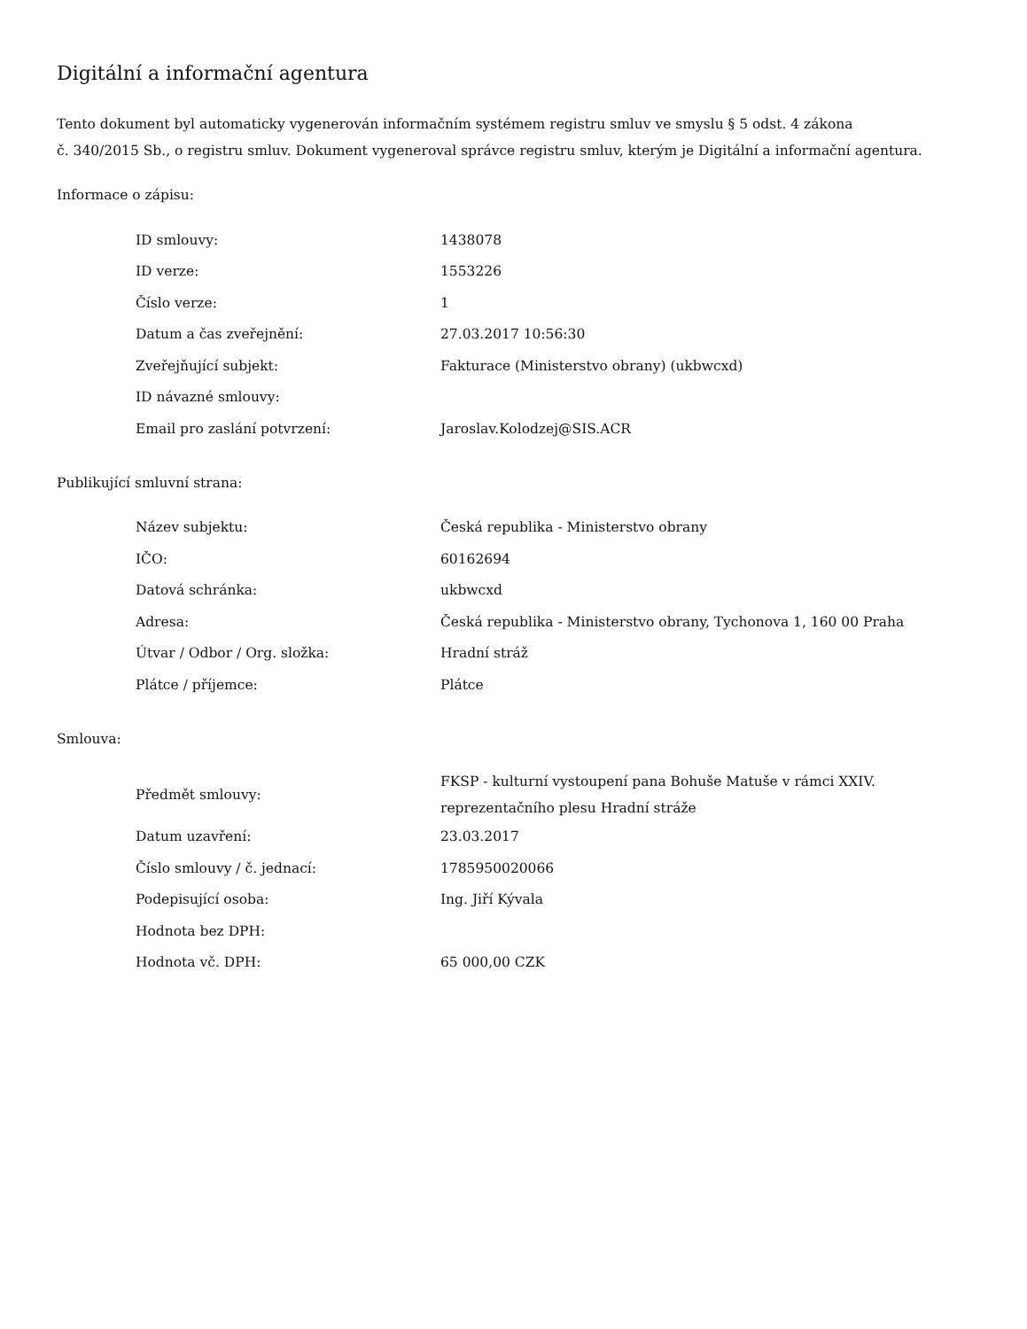Digitální a informační agentura
Tento dokument byl automaticky vygenerován informačním systémem registru smluv ve smyslu § 5 odst. 4 zákona
č. 340/2015 Sb., o registru smluv. Dokument vygeneroval správce registru smluv, kterým je Digitální a informační agentura.
Informace o zápisu:
| ID smlouvy: | 1438078 |
| ID verze: | 1553226 |
| Číslo verze: | 1 |
| Datum a čas zveřejnění: | 27.03.2017 10:56:30 |
| Zveřejňující subjekt: | Fakturace (Ministerstvo obrany) (ukbwcxd) |
| ID návazné smlouvy: | |
| Email pro zaslání potvrzení: | Jaroslav.Kolodzej@SIS.ACR |
Publikující smluvní strana:
| Název subjektu: | Česká republika - Ministerstvo obrany |
| IČO: | 60162694 |
| Datová schránka: | ukbwcxd |
| Adresa: | Česká republika - Ministerstvo obrany, Tychonova 1, 160 00 Praha |
| Útvar / Odbor / Org. složka: | Hradní stráž |
| Plátce / příjemce: | Plátce |
Smlouva:
| Předmět smlouvy: | FKSP - kulturní vystoupení pana Bohuše Matuše v rámci XXIV. reprezentačního plesu Hradní stráže |
| Datum uzavření: | 23.03.2017 |
| Číslo smlouvy / č. jednací: | 1785950020066 |
| Podepisující osoba: | Ing. Jiří Kývala |
| Hodnota bez DPH: | |
| Hodnota vč. DPH: | 65 000,00 CZK |